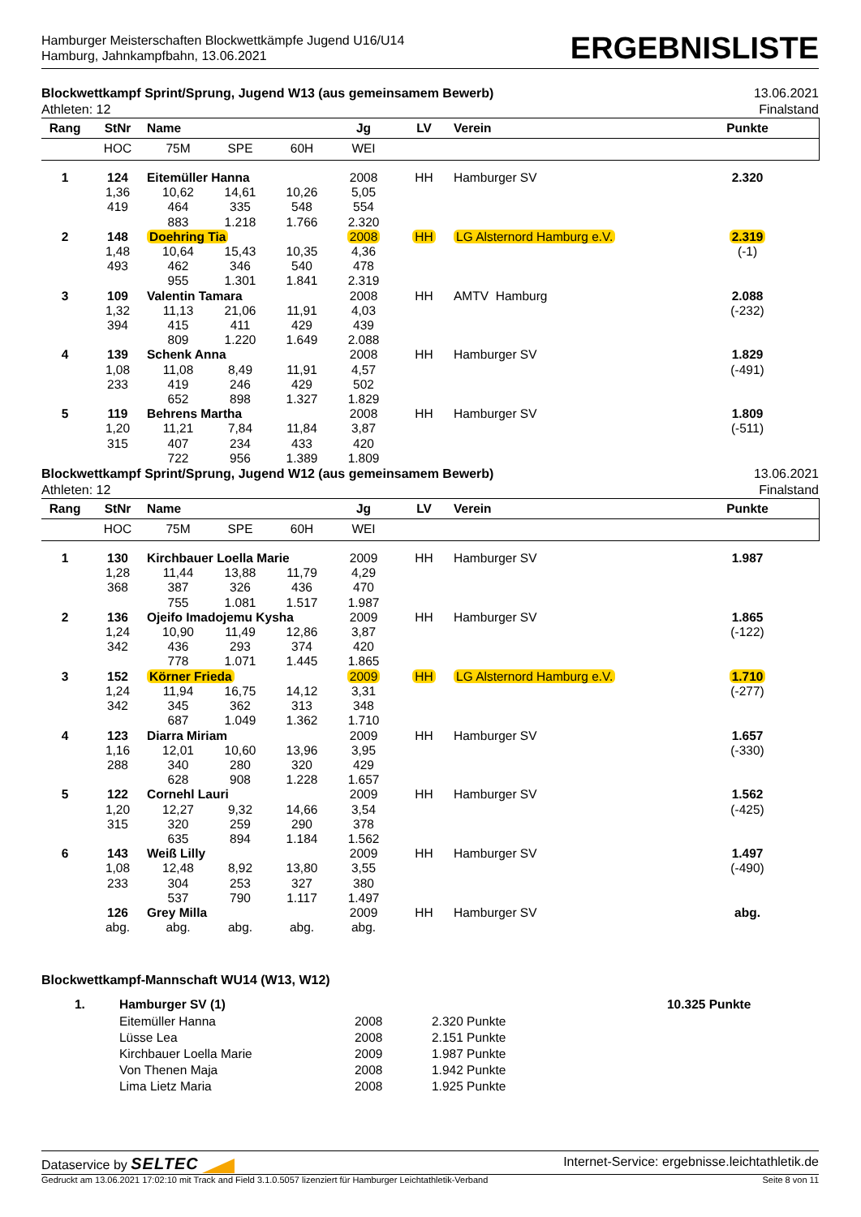Hamburger Meisterschaften Blockwettkämpfe Jugend U16/U14
Hamburg, Jahnkampfbahn, 13.06.2021
ERGEBNISLISTE
Blockwettkampf Sprint/Sprung, Jugend W13 (aus gemeinsamem Bewerb)
Athleten: 12
13.06.2021
Finalstand
| Rang | StNr | Name | | | Jg | LV | Verein | Punkte | |
| --- | --- | --- | --- | --- | --- | --- | --- | --- | --- |
| | HOC | 75M | SPE | 60H | WEI | | | | |
| 1 | 124 | Eitemüller Hanna | | | 2008 | HH | Hamburger SV | 2.320 | |
| | 1,36 | 10,62 | 14,61 | 10,26 | 5,05 | | | | |
| | 419 | 464 | 335 | 548 | 554 | | | | |
| | | 883 | 1.218 | 1.766 | 2.320 | | | | |
| 2 | 148 | Doehring Tia | | | 2008 | HH | LG Alsternord Hamburg e.V. | 2.319 | |
| | 1,48 | 10,64 | 15,43 | 10,35 | 4,36 | | | (-1) | |
| | 493 | 462 | 346 | 540 | 478 | | | | |
| | | 955 | 1.301 | 1.841 | 2.319 | | | | |
| 3 | 109 | Valentin Tamara | | | 2008 | HH | AMTV Hamburg | 2.088 | |
| | 1,32 | 11,13 | 21,06 | 11,91 | 4,03 | | | (-232) | |
| | 394 | 415 | 411 | 429 | 439 | | | | |
| | | 809 | 1.220 | 1.649 | 2.088 | | | | |
| 4 | 139 | Schenk Anna | | | 2008 | HH | Hamburger SV | 1.829 | |
| | 1,08 | 11,08 | 8,49 | 11,91 | 4,57 | | | (-491) | |
| | 233 | 419 | 246 | 429 | 502 | | | | |
| | | 652 | 898 | 1.327 | 1.829 | | | | |
| 5 | 119 | Behrens Martha | | | 2008 | HH | Hamburger SV | 1.809 | |
| | 1,20 | 11,21 | 7,84 | 11,84 | 3,87 | | | (-511) | |
| | 315 | 407 | 234 | 433 | 420 | | | | |
| | | 722 | 956 | 1.389 | 1.809 | | | | |
Blockwettkampf Sprint/Sprung, Jugend W12 (aus gemeinsamem Bewerb)
Athleten: 12
13.06.2021
Finalstand
| Rang | StNr | Name | | | Jg | LV | Verein | Punkte | |
| --- | --- | --- | --- | --- | --- | --- | --- | --- | --- |
| | HOC | 75M | SPE | 60H | WEI | | | | |
| 1 | 130 | Kirchbauer Loella Marie | | | 2009 | HH | Hamburger SV | 1.987 | |
| | 1,28 | 11,44 | 13,88 | 11,79 | 4,29 | | | | |
| | 368 | 387 | 326 | 436 | 470 | | | | |
| | | 755 | 1.081 | 1.517 | 1.987 | | | | |
| 2 | 136 | Ojeifo Imadojemu Kysha | | | 2009 | HH | Hamburger SV | 1.865 | |
| | 1,24 | 10,90 | 11,49 | 12,86 | 3,87 | | | (-122) | |
| | 342 | 436 | 293 | 374 | 420 | | | | |
| | | 778 | 1.071 | 1.445 | 1.865 | | | | |
| 3 | 152 | Körner Frieda | | | 2009 | HH | LG Alsternord Hamburg e.V. | 1.710 | |
| | 1,24 | 11,94 | 16,75 | 14,12 | 3,31 | | | (-277) | |
| | 342 | 345 | 362 | 313 | 348 | | | | |
| | | 687 | 1.049 | 1.362 | 1.710 | | | | |
| 4 | 123 | Diarra Miriam | | | 2009 | HH | Hamburger SV | 1.657 | |
| | 1,16 | 12,01 | 10,60 | 13,96 | 3,95 | | | (-330) | |
| | 288 | 340 | 280 | 320 | 429 | | | | |
| | | 628 | 908 | 1.228 | 1.657 | | | | |
| 5 | 122 | Cornehl Lauri | | | 2009 | HH | Hamburger SV | 1.562 | |
| | 1,20 | 12,27 | 9,32 | 14,66 | 3,54 | | | (-425) | |
| | 315 | 320 | 259 | 290 | 378 | | | | |
| | | 635 | 894 | 1.184 | 1.562 | | | | |
| 6 | 143 | Weiß Lilly | | | 2009 | HH | Hamburger SV | 1.497 | |
| | 1,08 | 12,48 | 8,92 | 13,80 | 3,55 | | | (-490) | |
| | 233 | 304 | 253 | 327 | 380 | | | | |
| | | 537 | 790 | 1.117 | 1.497 | | | | |
| | 126 | Grey Milla | | | 2009 | HH | Hamburger SV | abg. | |
| | abg. | abg. | abg. | abg. | abg. | | | | |
Blockwettkampf-Mannschaft WU14 (W13, W12)
| | 1. | Hamburger SV (1) | | | 10.325 Punkte |
| | | Eitemüller Hanna | 2008 | 2.320 Punkte | |
| | | Lüsse Lea | 2008 | 2.151 Punkte | |
| | | Kirchbauer Loella Marie | 2009 | 1.987 Punkte | |
| | | Von Thenen Maja | 2008 | 1.942 Punkte | |
| | | Lima Lietz Maria | 2008 | 1.925 Punkte | |
Dataservice by SELTEC
Internet-Service: ergebnisse.leichtathletik.de
Gedruckt am 13.06.2021 17:02:10 mit Track and Field 3.1.0.5057 lizenziert für Hamburger Leichtathletik-Verband
Seite 8 von 11